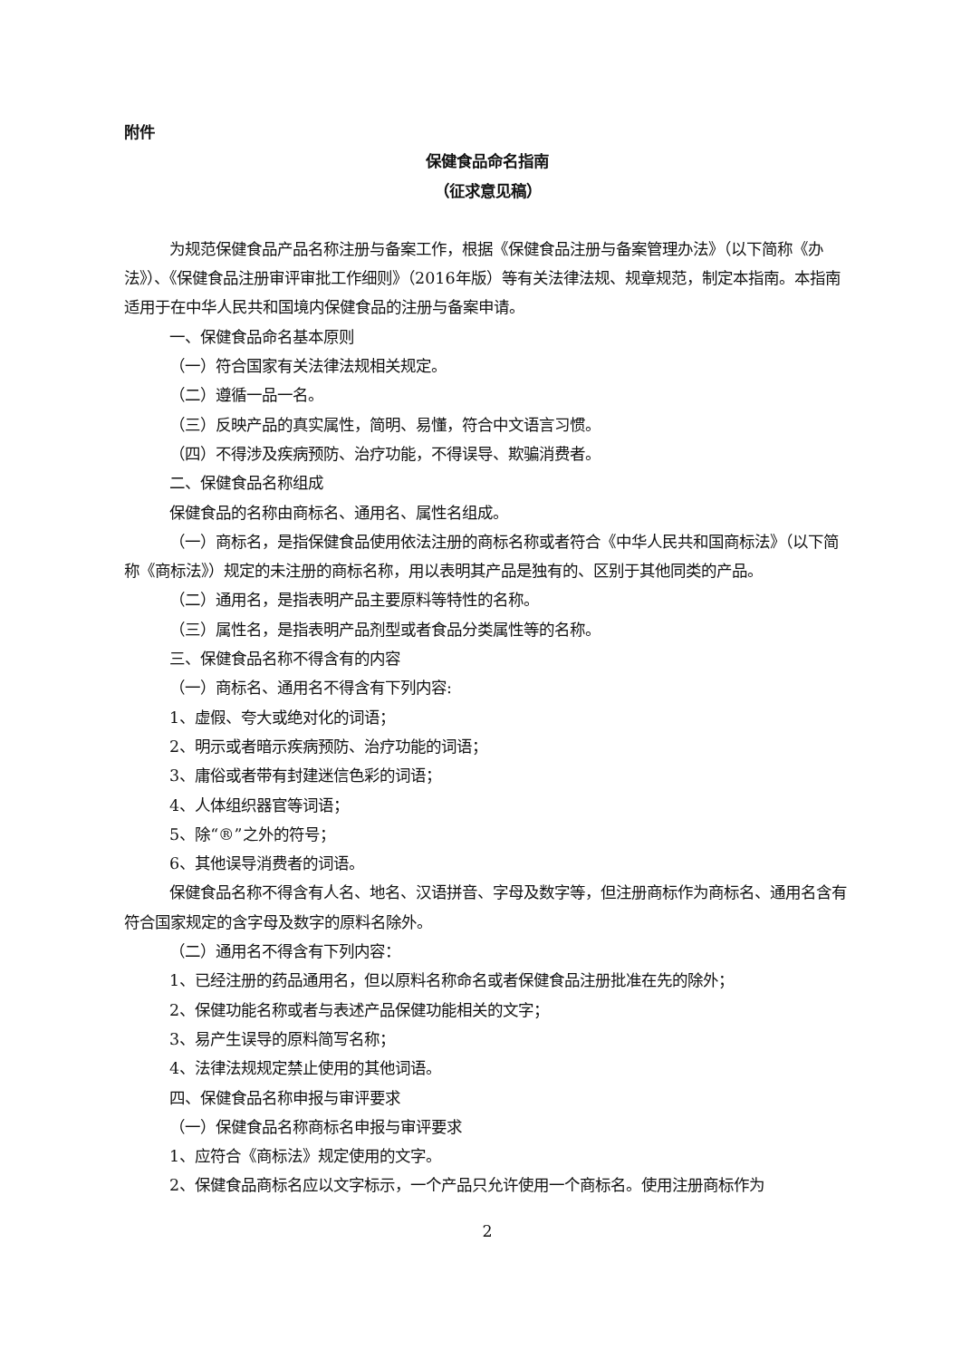附件
保健食品命名指南
（征求意见稿）
为规范保健食品产品名称注册与备案工作，根据《保健食品注册与备案管理办法》（以下简称《办法》）、《保健食品注册审评审批工作细则》（2016年版）等有关法律法规、规章规范，制定本指南。本指南适用于在中华人民共和国境内保健食品的注册与备案申请。
一、保健食品命名基本原则
（一）符合国家有关法律法规相关规定。
（二）遵循一品一名。
（三）反映产品的真实属性，简明、易懂，符合中文语言习惯。
（四）不得涉及疾病预防、治疗功能，不得误导、欺骗消费者。
二、保健食品名称组成
保健食品的名称由商标名、通用名、属性名组成。
（一）商标名，是指保健食品使用依法注册的商标名称或者符合《中华人民共和国商标法》（以下简称《商标法》）规定的未注册的商标名称，用以表明其产品是独有的、区别于其他同类的产品。
（二）通用名，是指表明产品主要原料等特性的名称。
（三）属性名，是指表明产品剂型或者食品分类属性等的名称。
三、保健食品名称不得含有的内容
（一）商标名、通用名不得含有下列内容:
1、虚假、夸大或绝对化的词语；
2、明示或者暗示疾病预防、治疗功能的词语；
3、庸俗或者带有封建迷信色彩的词语；
4、人体组织器官等词语；
5、除“®”之外的符号；
6、其他误导消费者的词语。
保健食品名称不得含有人名、地名、汉语拼音、字母及数字等，但注册商标作为商标名、通用名含有符合国家规定的含字母及数字的原料名除外。
（二）通用名不得含有下列内容：
1、已经注册的药品通用名，但以原料名称命名或者保健食品注册批准在先的除外；
2、保健功能名称或者与表述产品保健功能相关的文字；
3、易产生误导的原料简写名称；
4、法律法规规定禁止使用的其他词语。
四、保健食品名称申报与审评要求
（一）保健食品名称商标名申报与审评要求
1、应符合《商标法》规定使用的文字。
2、保健食品商标名应以文字标示，一个产品只允许使用一个商标名。使用注册商标作为
2